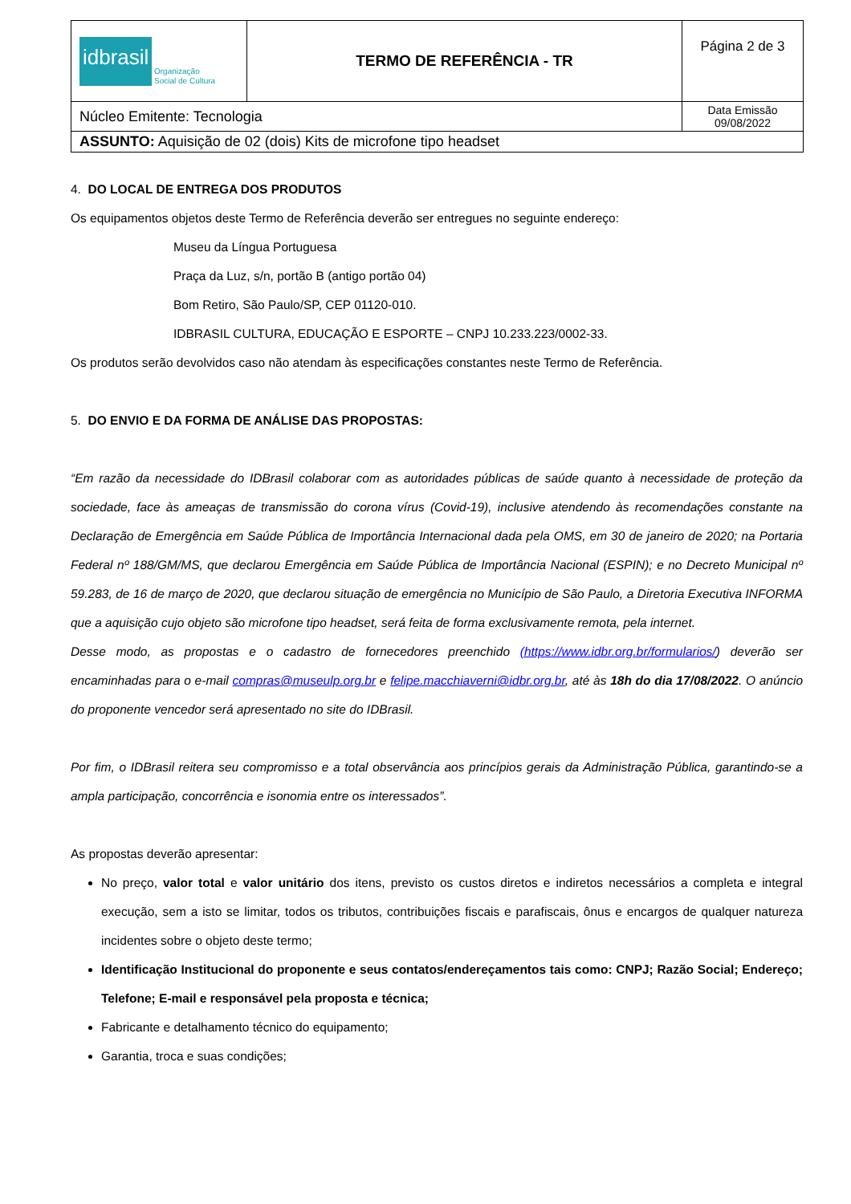| idbrasil Organização Social de Cultura | TERMO DE REFERÊNCIA - TR | Página 2 de 3 |
| Núcleo Emitente: Tecnologia | | Data Emissão 09/08/2022 |
| ASSUNTO: Aquisição de 02 (dois) Kits de microfone tipo headset | | |
4. DO LOCAL DE ENTREGA DOS PRODUTOS
Os equipamentos objetos deste Termo de Referência deverão ser entregues no seguinte endereço:
Museu da Língua Portuguesa
Praça da Luz, s/n, portão B (antigo portão 04)
Bom Retiro, São Paulo/SP, CEP 01120-010.
IDBRASIL CULTURA, EDUCAÇÃO E ESPORTE – CNPJ 10.233.223/0002-33.
Os produtos serão devolvidos caso não atendam às especificações constantes neste Termo de Referência.
5. DO ENVIO E DA FORMA DE ANÁLISE DAS PROPOSTAS:
“Em razão da necessidade do IDBrasil colaborar com as autoridades públicas de saúde quanto à necessidade de proteção da sociedade, face às ameaças de transmissão do corona vírus (Covid-19), inclusive atendendo às recomendações constante na Declaração de Emergência em Saúde Pública de Importância Internacional dada pela OMS, em 30 de janeiro de 2020; na Portaria Federal nº 188/GM/MS, que declarou Emergência em Saúde Pública de Importância Nacional (ESPIN); e no Decreto Municipal nº 59.283, de 16 de março de 2020, que declarou situação de emergência no Município de São Paulo, a Diretoria Executiva INFORMA que a aquisição cujo objeto são microfone tipo headset, será feita de forma exclusivamente remota, pela internet.
Desse modo, as propostas e o cadastro de fornecedores preenchido (https://www.idbr.org.br/formularios/) deverão ser encaminhadas para o e-mail compras@museulp.org.br e felipe.macchiaverni@idbr.org.br, até às 18h do dia 17/08/2022. O anúncio do proponente vencedor será apresentado no site do IDBrasil.
Por fim, o IDBrasil reitera seu compromisso e a total observância aos princípios gerais da Administração Pública, garantindo-se a ampla participação, concorrência e isonomia entre os interessados”.
As propostas deverão apresentar:
No preço, valor total e valor unitário dos itens, previsto os custos diretos e indiretos necessários a completa e integral execução, sem a isto se limitar, todos os tributos, contribuições fiscais e parafiscais, ônus e encargos de qualquer natureza incidentes sobre o objeto deste termo;
Identificação Institucional do proponente e seus contatos/endereçamentos tais como: CNPJ; Razão Social; Endereço; Telefone; E-mail e responsável pela proposta e técnica;
Fabricante e detalhamento técnico do equipamento;
Garantia, troca e suas condições;